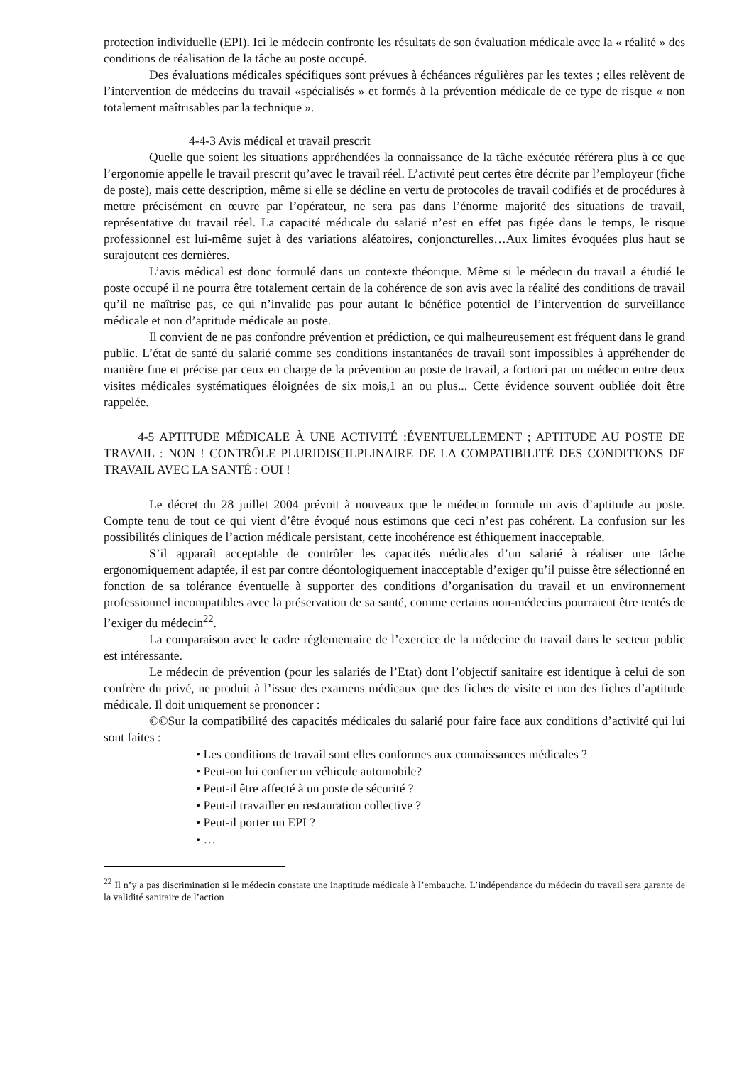protection individuelle (EPI). Ici le médecin confronte les résultats de son évaluation médicale avec la « réalité » des conditions de réalisation de la tâche au poste occupé.
Des évaluations médicales spécifiques sont prévues à échéances régulières par les textes ; elles relèvent de l’intervention de médecins du travail «spécialisés » et formés à la prévention médicale de ce type de risque « non totalement maîtrisables par la technique ».
4-4-3 Avis médical et travail prescrit
Quelle que soient les situations appréhendées la connaissance de la tâche exécutée référera plus à ce que l’ergonomie appelle le travail prescrit qu’avec le travail réel. L’activité peut certes être décrite par l’employeur (fiche de poste), mais cette description, même si elle se décline en vertu de protocoles de travail codifiés et de procédures à mettre précisément en œuvre par l’opérateur, ne sera pas dans l’énorme majorité des situations de travail, représentative du travail réel. La capacité médicale du salarié n’est en effet pas figée dans le temps, le risque professionnel est lui-même sujet à des variations aléatoires, conjoncturelles…Aux limites évoquées plus haut se surajoutent ces dernières.
L’avis médical est donc formulé dans un contexte théorique. Même si le médecin du travail a étudié le poste occupé il ne pourra être totalement certain de la cohérence de son avis avec la réalité des conditions de travail qu’il ne maîtrise pas, ce qui n’invalide pas pour autant le bénéfice potentiel de l’intervention de surveillance médicale et non d’aptitude médicale au poste.
Il convient de ne pas confondre prévention et prédiction, ce qui malheureusement est fréquent dans le grand public. L’état de santé du salarié comme ses conditions instantanées de travail sont impossibles à appréhender de manière fine et précise par ceux en charge de la prévention au poste de travail, a fortiori par un médecin entre deux visites médicales systématiques éloignées de six mois,1 an ou plus... Cette évidence souvent oubliée doit être rappelée.
4-5 APTITUDE MÉDICALE À UNE ACTIVITÉ :ÉVENTUELLEMENT ; APTITUDE AU POSTE DE TRAVAIL : NON ! CONTRÔLE PLURIDISCILPLINAIRE DE LA COMPATIBILITÉ DES CONDITIONS DE TRAVAIL AVEC LA SANTÉ : OUI !
Le décret du 28 juillet 2004 prévoit à nouveaux que le médecin formule un avis d’aptitude au poste. Compte tenu de tout ce qui vient d’être évoqué nous estimons que ceci n’est pas cohérent. La confusion sur les possibilités cliniques de l’action médicale persistant, cette incohérence est éthiquement inacceptable.
S’il apparaît acceptable de contrôler les capacités médicales d’un salarié à réaliser une tâche ergonomiquement adaptée, il est par contre déontologiquement inacceptable d’exiger qu’il puisse être sélectionné en fonction de sa tolérance éventuelle à supporter des conditions d’organisation du travail et un environnement professionnel incompatibles avec la préservation de sa santé, comme certains non-médecins pourraient être tentés de l’exiger du médecin<sup>22</sup>.
La comparaison avec le cadre réglementaire de l’exercice de la médecine du travail dans le secteur public est intéressante.
Le médecin de prévention (pour les salariés de l’Etat) dont l’objectif sanitaire est identique à celui de son confrère du privé, ne produit à l’issue des examens médicaux que des fiches de visite et non des fiches d’aptitude médicale. Il doit uniquement se prononcer :
©©Sur la compatibilité des capacités médicales du salarié pour faire face aux conditions d’activité qui lui sont faites :
• Les conditions de travail sont elles conformes aux connaissances médicales ?
• Peut-on lui confier un véhicule automobile?
• Peut-il être affecté à un poste de sécurité ?
• Peut-il travailler en restauration collective ?
• Peut-il porter un EPI ?
• …
<sup>22</sup> Il n’y a pas discrimination si le médecin constate une inaptitude médicale à l’embauche. L’indépendance du médecin du travail sera garante de la validité sanitaire de l’action